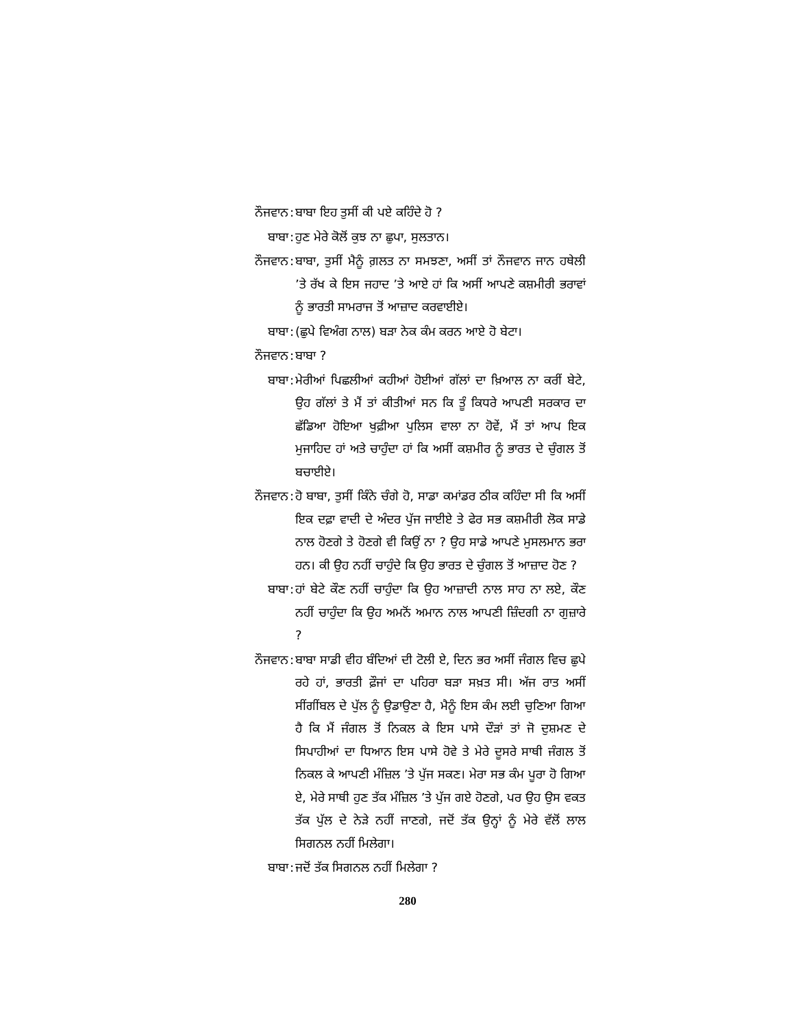ਨੌਜਵਾਨ :
ਬਾਬਾ ਇਹ ਤੁਸੀਂ ਕੀ ਪਏ ਕਹਿੰਦੇ ਹੋ ?
ਬਾਬਾ :
ਹੁਣ ਮੇਰੇ ਕੋਲੋਂ ਕੁਝ ਨਾ ਛੁਪਾ, ਸੁਲਤਾਨ।
ਨੌਜਵਾਨ :
ਬਾਬਾ, ਤੁਸੀਂ ਮੈਨੂੰ ਗ਼ਲਤ ਨਾ ਸਮਝਣਾ, ਅਸੀਂ ਤਾਂ ਨੌਜਵਾਨ ਜਾਨ ਹਥੇਲੀ ’ਤੇ ਰੱਖ ਕੇ ਇਸ ਜਹਾਦ ’ਤੇ ਆਏ ਹਾਂ ਕਿ ਅਸੀਂ ਆਪਣੇ ਕਸ਼ਮੀਰੀ ਭਰਾਵਾਂ ਨੂੰ ਭਾਰਤੀ ਸਾਮਰਾਜ ਤੋਂ ਆਜ਼ਾਦ ਕਰਵਾਈਏ।
ਬਾਬਾ :
(ਛੁਪੇ ਵਿਅੰਗ ਨਾਲ) ਬੜਾ ਨੇਕ ਕੰਮ ਕਰਨ ਆਏ ਹੋ ਬੇਟਾ।
ਨੌਜਵਾਨ :
ਬਾਬਾ ?
ਬਾਬਾ :
ਮੇਰੀਆਂ ਪਿਛਲੀਆਂ ਕਹੀਆਂ ਹੋਈਆਂ ਗੱਲਾਂ ਦਾ ਖ਼ਿਆਲ ਨਾ ਕਰੀਂ ਬੇਟੇ, ਉਹ ਗੱਲਾਂ ਤੇ ਮੈਂ ਤਾਂ ਕੀਤੀਆਂ ਸਨ ਕਿ ਤੂੰ ਕਿਧਰੇ ਆਪਣੀ ਸਰਕਾਰ ਦਾ ਛੱਡਿਆ ਹੋਇਆ ਖੁਫ਼ੀਆ ਪੁਲਿਸ ਵਾਲਾ ਨਾ ਹੋਵੇਂ, ਮੈਂ ਤਾਂ ਆਪ ਇਕ ਮੁਜਾਹਿਦ ਹਾਂ ਅਤੇ ਚਾਹੁੰਦਾ ਹਾਂ ਕਿ ਅਸੀਂ ਕਸ਼ਮੀਰ ਨੂੰ ਭਾਰਤ ਦੇ ਚੁੰਗਲ ਤੋਂ ਬਚਾਈਏ।
ਨੌਜਵਾਨ :
ਹੋ ਬਾਬਾ, ਤੁਸੀਂ ਕਿੰਨੇ ਚੰਗੇ ਹੋ, ਸਾਡਾ ਕਮਾਂਡਰ ਠੀਕ ਕਹਿੰਦਾ ਸੀ ਕਿ ਅਸੀਂ ਇਕ ਦਫ਼ਾ ਵਾਦੀ ਦੇ ਅੰਦਰ ਪੁੱਜ ਜਾਈਏ ਤੇ ਫੇਰ ਸਭ ਕਸ਼ਮੀਰੀ ਲੋਕ ਸਾਡੇ ਨਾਲ ਹੋਣਗੇ ਤੇ ਹੋਣਗੇ ਵੀ ਕਿਉਂ ਨਾ ? ਉਹ ਸਾਡੇ ਆਪਣੇ ਮੁਸਲਮਾਨ ਭਰਾ ਹਨ। ਕੀ ਉਹ ਨਹੀਂ ਚਾਹੁੰਦੇ ਕਿ ਉਹ ਭਾਰਤ ਦੇ ਚੁੰਗਲ ਤੋਂ ਆਜ਼ਾਦ ਹੋਣ ?
ਬਾਬਾ :
ਹਾਂ ਬੇਟੇ ਕੌਣ ਨਹੀਂ ਚਾਹੁੰਦਾ ਕਿ ਉਹ ਆਜ਼ਾਦੀ ਨਾਲ ਸਾਹ ਨਾ ਲਏ, ਕੌਣ ਨਹੀਂ ਚਾਹੁੰਦਾ ਕਿ ਉਹ ਅਮਨੋਂ ਅਮਾਨ ਨਾਲ ਆਪਣੀ ਜ਼ਿੰਦਗੀ ਨਾ ਗੁਜ਼ਾਰੇ ?
ਨੌਜਵਾਨ :
ਬਾਬਾ ਸਾਡੀ ਵੀਹ ਬੰਦਿਆਂ ਦੀ ਟੋਲੀ ਏ, ਦਿਨ ਭਰ ਅਸੀਂ ਜੰਗਲ ਵਿਚ ਛੁਪੇ ਰਹੇ ਹਾਂ, ਭਾਰਤੀ ਫ਼ੌਜਾਂ ਦਾ ਪਹਿਰਾ ਬੜਾ ਸਖ਼ਤ ਸੀ। ਅੱਜ ਰਾਤ ਅਸੀਂ ਸੀਂਗੀਂਬਲ ਦੇ ਪੁੱਲ ਨੂੰ ਉਡਾਉਣਾ ਹੈ, ਮੈਨੂੰ ਇਸ ਕੰਮ ਲਈ ਚੁਣਿਆ ਗਿਆ ਹੈ ਕਿ ਮੈਂ ਜੰਗਲ ਤੋਂ ਨਿਕਲ ਕੇ ਇਸ ਪਾਸੇ ਦੌੜਾਂ ਤਾਂ ਜੋ ਦੁਸ਼ਮਣ ਦੇ ਸਿਪਾਹੀਆਂ ਦਾ ਧਿਆਨ ਇਸ ਪਾਸੇ ਹੋਵੇ ਤੇ ਮੇਰੇ ਦੂਸਰੇ ਸਾਥੀ ਜੰਗਲ ਤੋਂ ਨਿਕਲ ਕੇ ਆਪਣੀ ਮੰਜ਼ਿਲ ’ਤੇ ਪੁੱਜ ਸਕਣ। ਮੇਰਾ ਸਭ ਕੰਮ ਪੂਰਾ ਹੋ ਗਿਆ ਏ, ਮੇਰੇ ਸਾਥੀ ਹੁਣ ਤੱਕ ਮੰਜ਼ਿਲ ’ਤੇ ਪੁੱਜ ਗਏ ਹੋਣਗੇ, ਪਰ ਉਹ ਉਸ ਵਕਤ ਤੱਕ ਪੁੱਲ ਦੇ ਨੇੜੇ ਨਹੀਂ ਜਾਣਗੇ, ਜਦੋਂ ਤੱਕ ਉਨ੍ਹਾਂ ਨੂੰ ਮੇਰੇ ਵੱਲੋਂ ਲਾਲ ਸਿਗਨਲ ਨਹੀਂ ਮਿਲੇਗਾ।
ਬਾਬਾ :
ਜਦੋਂ ਤੱਕ ਸਿਗਨਲ ਨਹੀਂ ਮਿਲੇਗਾ ?
280